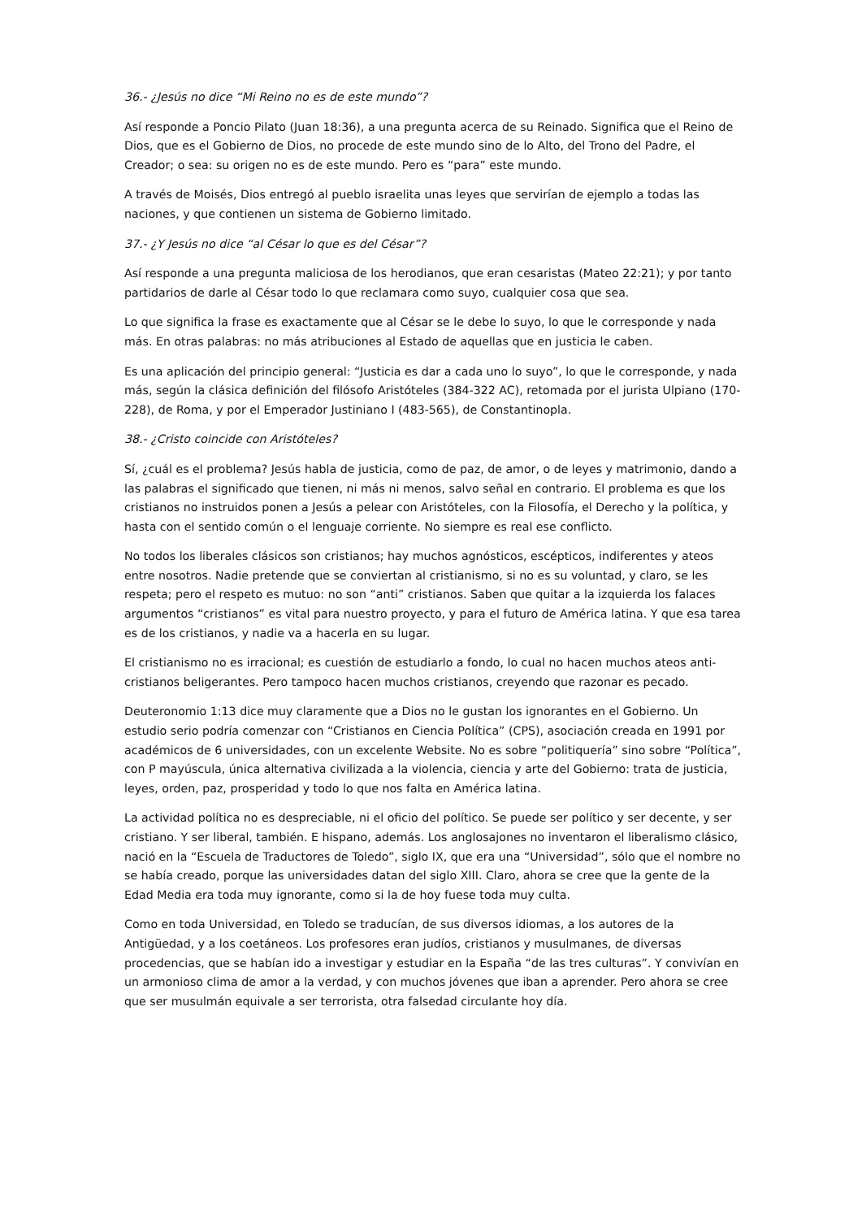36.- ¿Jesús no dice “Mi Reino no es de este mundo”?
Así responde a Poncio Pilato (Juan 18:36), a una pregunta acerca de su Reinado. Significa que el Reino de Dios, que es el Gobierno de Dios, no procede de este mundo sino de lo Alto, del Trono del Padre, el Creador; o sea: su origen no es de este mundo. Pero es “para” este mundo.
A través de Moisés, Dios entregó al pueblo israelita unas leyes que servirían de ejemplo a todas las naciones, y que contienen un sistema de Gobierno limitado.
37.- ¿Y Jesús no dice “al César lo que es del César”?
Así responde a una pregunta maliciosa de los herodianos, que eran cesaristas (Mateo 22:21); y por tanto partidarios de darle al César todo lo que reclamara como suyo, cualquier cosa que sea.
Lo que significa la frase es exactamente que al César se le debe lo suyo, lo que le corresponde y nada más. En otras palabras: no más atribuciones al Estado de aquellas que en justicia le caben.
Es una aplicación del principio general: “Justicia es dar a cada uno lo suyo”, lo que le corresponde, y nada más, según la clásica definición del filósofo Aristóteles (384-322 AC), retomada por el jurista Ulpiano (170-228), de Roma, y por el Emperador Justiniano I (483-565), de Constantinopla.
38.- ¿Cristo coincide con Aristóteles?
Sí, ¿cuál es el problema? Jesús habla de justicia, como de paz, de amor, o de leyes y matrimonio, dando a las palabras el significado que tienen, ni más ni menos, salvo señal en contrario. El problema es que los cristianos no instruidos ponen a Jesús a pelear con Aristóteles, con la Filosofía, el Derecho y la política, y hasta con el sentido común o el lenguaje corriente. No siempre es real ese conflicto.
No todos los liberales clásicos son cristianos; hay muchos agnósticos, escépticos, indiferentes y ateos entre nosotros. Nadie pretende que se conviertan al cristianismo, si no es su voluntad, y claro, se les respeta; pero el respeto es mutuo: no son “anti” cristianos. Saben que quitar a la izquierda los falaces argumentos “cristianos” es vital para nuestro proyecto, y para el futuro de América latina. Y que esa tarea es de los cristianos, y nadie va a hacerla en su lugar.
El cristianismo no es irracional; es cuestión de estudiarlo a fondo, lo cual no hacen muchos ateos anti-cristianos beligerantes. Pero tampoco hacen muchos cristianos, creyendo que razonar es pecado.
Deuteronomio 1:13 dice muy claramente que a Dios no le gustan los ignorantes en el Gobierno. Un estudio serio podría comenzar con “Cristianos en Ciencia Política” (CPS), asociación creada en 1991 por académicos de 6 universidades, con un excelente Website. No es sobre “politiquería” sino sobre “Política”, con P mayúscula, única alternativa civilizada a la violencia, ciencia y arte del Gobierno: trata de justicia, leyes, orden, paz, prosperidad y todo lo que nos falta en América latina.
La actividad política no es despreciable, ni el oficio del político. Se puede ser político y ser decente, y ser cristiano. Y ser liberal, también. E hispano, además. Los anglosajones no inventaron el liberalismo clásico, nació en la “Escuela de Traductores de Toledo”, siglo IX, que era una “Universidad”, sólo que el nombre no se había creado, porque las universidades datan del siglo XIII. Claro, ahora se cree que la gente de la Edad Media era toda muy ignorante, como si la de hoy fuese toda muy culta.
Como en toda Universidad, en Toledo se traducían, de sus diversos idiomas, a los autores de la Antigüedad, y a los coetáneos. Los profesores eran judíos, cristianos y musulmanes, de diversas procedencias, que se habían ido a investigar y estudiar en la España “de las tres culturas”. Y convivían en un armonioso clima de amor a la verdad, y con muchos jóvenes que iban a aprender. Pero ahora se cree que ser musulmán equivale a ser terrorista, otra falsedad circulante hoy día.